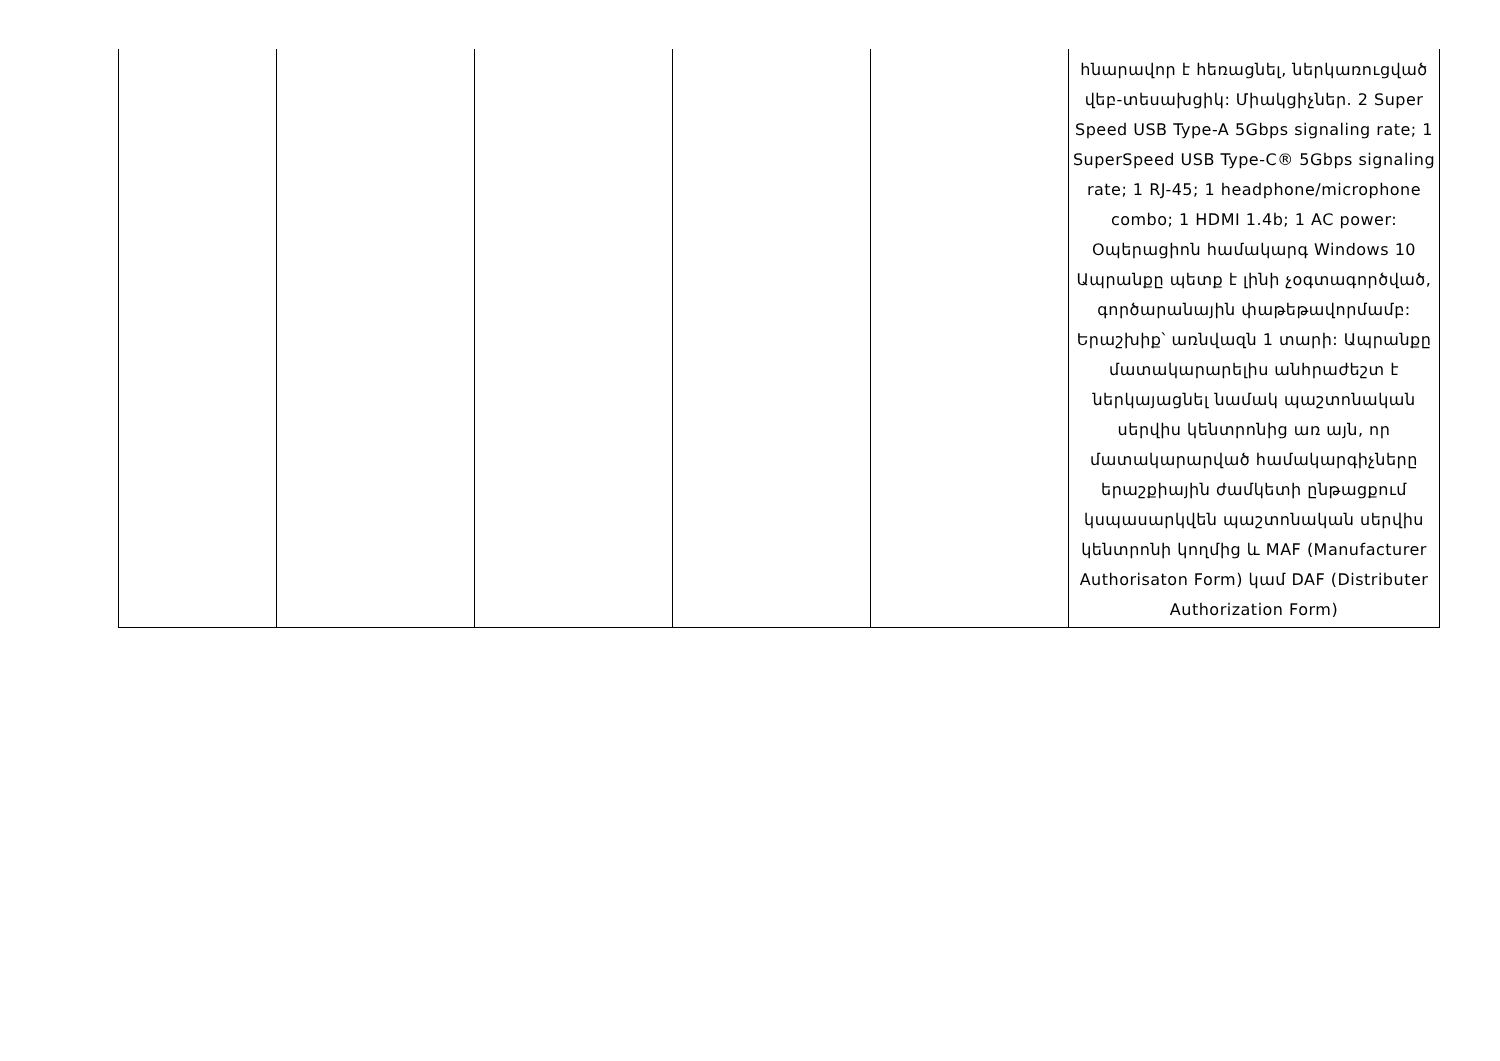| | | | | | հնարավոր է հեռացնել, ներկառուցված վեբ-տեսախցիկ: Միակցիչներ. 2 Super Speed USB Type-A 5Gbps signaling rate; 1 SuperSpeed USB Type-C® 5Gbps signaling rate; 1 RJ-45; 1 headphone/microphone combo; 1 HDMI 1.4b; 1 AC power: Օպերացիոն համակարգ Windows 10 Ապրանքը պետք է լինի չօգտագործված, գործարանային փաթեթավորմամբ: Երաշխիք՝ առնվազն 1 տարի: Ապրանքը մատակարարելիս անհրաժեշտ է ներկայացնել նամակ պաշտոնական սերվիս կենտրոնից առ այն, որ մատակարարված համակարգիչները երաշքիային ժամկետի ընթացքում կսպասարկվեն պաշտոնական սերվիս կենտրոնի կողմից և MAF (Manufacturer Authorisaton Form) կամ DAF (Distributer Authorization Form) |